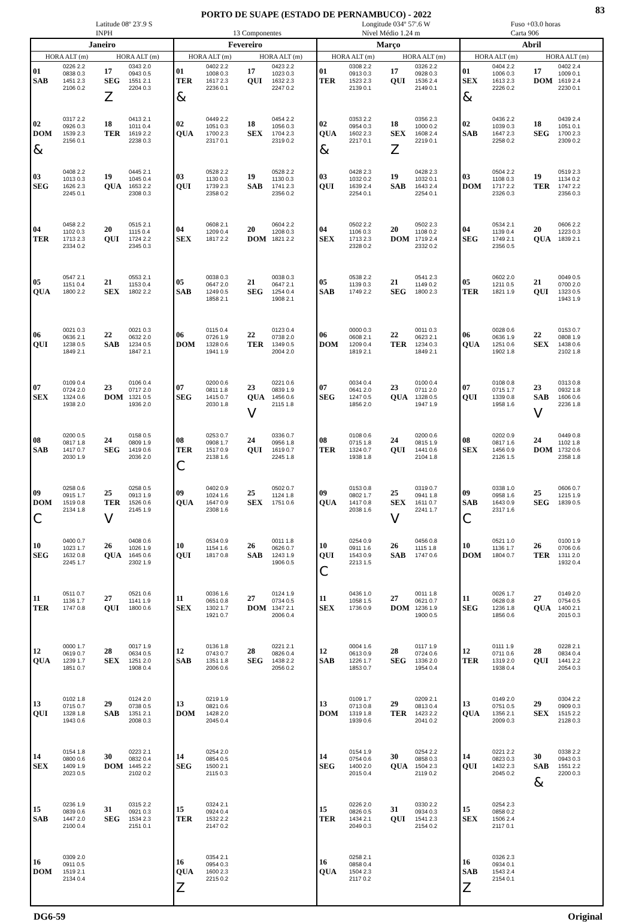83
PORTO DE SUAPE (ESTADO DE PERNAMBUCO) - 2022
Latitude 08º 23'.9 S
INPH
13 Componentes Longitude 034º 57'.6 W
Nível Médio 1.24 m Fuso +03.0 horas
Carta 906
| Janeiro | | | | Fevereiro | | | | Março | | | | Abril | | | |
| --- | --- | --- | --- | --- | --- | --- | --- | --- | --- | --- | --- | --- | --- | --- | --- |
| HORA ALT (m) | | HORA ALT (m) | | HORA ALT (m) | | HORA ALT (m) | | HORA ALT (m) | | HORA ALT (m) | | HORA ALT (m) | | HORA ALT (m) | |
| 01 SAB | 0226 2.2 0838 0.3 1451 2.3 2106 0.2 | 17 SEG Z | 0343 2.0 0943 0.5 1551 2.1 2204 0.3 | 01 TER & | 0402 2.2 1008 0.3 1617 2.3 2236 0.1 | 17 QUI | 0423 2.2 1023 0.3 1632 2.3 2247 0.2 | 01 TER | 0308 2.2 0913 0.3 1523 2.3 2139 0.1 | 17 QUI | 0326 2.2 0928 0.3 1536 2.4 2149 0.1 | 01 SEX & | 0404 2.2 1006 0.3 1613 2.3 2226 0.2 | 17 DOM | 0402 2.4 1009 0.1 1619 2.4 2230 0.1 |
| 02 DOM & | 0317 2.2 0926 0.3 1539 2.3 2156 0.1 | 18 TER | 0413 2.1 1011 0.4 1619 2.2 2238 0.3 | 02 QUA | 0449 2.2 1051 0.3 1700 2.3 2317 0.1 | 18 SEX | 0454 2.2 1056 0.3 1704 2.3 2319 0.2 | 02 QUA & | 0353 2.2 0954 0.3 1602 2.3 2217 0.1 | 18 SEX Z | 0356 2.3 1000 0.2 1608 2.4 2219 0.1 | 02 SAB | 0436 2.2 1039 0.3 1647 2.3 2258 0.2 | 18 SEG | 0439 2.4 1051 0.1 1700 2.3 2309 0.2 |
| 03 SEG | 0408 2.2 1013 0.3 1626 2.3 2245 0.1 | 19 QUA | 0445 2.1 1045 0.4 1653 2.2 2308 0.3 | 03 QUI | 0528 2.2 1130 0.3 1739 2.3 2358 0.2 | 19 SAB | 0528 2.2 1130 0.3 1741 2.3 2356 0.2 | 03 QUI | 0428 2.3 1032 0.2 1639 2.4 2254 0.1 | 19 SAB | 0428 2.3 1032 0.1 1643 2.4 2254 0.1 | 03 DOM | 0504 2.2 1108 0.3 1717 2.2 2326 0.3 | 19 TER | 0519 2.3 1134 0.2 1747 2.2 2356 0.3 |
| 04 TER | 0458 2.2 1102 0.3 1713 2.3 2334 0.2 | 20 QUI | 0515 2.1 1115 0.4 1724 2.2 2345 0.3 | 04 SEX | 0608 2.1 1209 0.4 1817 2.2 | 20 DOM | 0604 2.2 1208 0.3 1821 2.2 | 04 SEX | 0502 2.2 1106 0.3 1713 2.3 2328 0.2 | 20 DOM | 0502 2.3 1108 0.2 1719 2.4 2332 0.2 | 04 SEG | 0534 2.1 1139 0.4 1749 2.1 2356 0.5 | 20 QUA | 0606 2.2 1223 0.3 1839 2.1 |
| 05 QUA | 0547 2.1 1151 0.4 1800 2.2 | 21 SEX | 0553 2.1 1153 0.4 1802 2.2 | 05 SAB | 0038 0.3 0647 2.0 1249 0.5 1858 2.1 | 21 SEG | 0038 0.3 0647 2.1 1254 0.4 1908 2.1 | 05 SAB | 0538 2.2 1139 0.3 1749 2.2 | 21 SEG | 0541 2.3 1149 0.2 1800 2.3 | 05 TER | 0602 2.0 1211 0.5 1821 1.9 | 21 QUI | 0049 0.5 0700 2.0 1323 0.5 1943 1.9 |
| 06 QUI | 0021 0.3 0636 2.1 1238 0.5 1849 2.1 | 22 SAB | 0021 0.3 0632 2.0 1234 0.5 1847 2.1 | 06 DOM | 0115 0.4 0726 1.9 1328 0.6 1941 1.9 | 22 TER | 0123 0.4 0738 2.0 1349 0.5 2004 2.0 | 06 DOM | 0000 0.3 0608 2.1 1209 0.4 1819 2.1 | 22 TER | 0011 0.3 0623 2.1 1234 0.3 1849 2.1 | 06 QUA | 0028 0.6 0636 1.9 1251 0.6 1902 1.8 | 22 SEX | 0153 0.7 0808 1.9 1438 0.6 2102 1.8 |
| 07 SEX | 0109 0.4 0724 2.0 1324 0.6 1938 2.0 | 23 DOM | 0106 0.4 0717 2.0 1321 0.5 1936 2.0 | 07 SEG | 0200 0.6 0811 1.8 1415 0.7 2030 1.8 | 23 QUA V | 0221 0.6 0839 1.9 1456 0.6 2115 1.8 | 07 SEG | 0034 0.4 0641 2.0 1247 0.5 1856 2.0 | 23 QUA | 0100 0.4 0711 2.0 1328 0.5 1947 1.9 | 07 QUI | 0108 0.8 0715 1.7 1339 0.8 1958 1.6 | 23 SAB V | 0313 0.8 0932 1.8 1606 0.6 2236 1.8 |
| 08 SAB | 0200 0.5 0817 1.8 1417 0.7 2030 1.9 | 24 SEG | 0158 0.5 0809 1.9 1419 0.6 2036 2.0 | 08 TER C | 0253 0.7 0908 1.7 1517 0.9 2138 1.6 | 24 QUI | 0336 0.7 0956 1.8 1619 0.7 2245 1.8 | 08 TER | 0108 0.6 0715 1.8 1324 0.7 1938 1.8 | 24 QUI | 0200 0.6 0815 1.9 1441 0.6 2104 1.8 | 08 SEX | 0202 0.9 0817 1.6 1456 0.9 2126 1.5 | 24 DOM | 0449 0.8 1102 1.8 1732 0.6 2358 1.8 |
| 09 DOM C | 0258 0.6 0915 1.7 1519 0.8 2134 1.8 | 25 TER V | 0258 0.5 0913 1.9 1526 0.6 2145 1.9 | 09 QUA | 0402 0.9 1024 1.6 1647 0.9 2308 1.6 | 25 SEX | 0502 0.7 1124 1.8 1751 0.6 | 09 QUA | 0153 0.8 0802 1.7 1417 0.8 2038 1.6 | 25 SEX V | 0319 0.7 0941 1.8 1611 0.7 2241 1.7 | 09 SAB C | 0338 1.0 0958 1.6 1643 0.9 2317 1.6 | 25 SEG | 0606 0.7 1215 1.9 1839 0.5 |
| 10 SEG | 0400 0.7 1023 1.7 1632 0.8 2245 1.7 | 26 QUA | 0408 0.6 1026 1.9 1645 0.6 2302 1.9 | 10 QUI | 0534 0.9 1154 1.6 1817 0.8 | 26 SAB | 0011 1.8 0626 0.7 1243 1.9 1906 0.5 | 10 QUI C | 0254 0.9 0911 1.6 1543 0.9 2213 1.5 | 26 SAB | 0456 0.8 1115 1.8 1747 0.6 | 10 DOM | 0521 1.0 1136 1.7 1804 0.7 | 26 TER | 0100 1.9 0706 0.6 1311 2.0 1932 0.4 |
| 11 TER | 0511 0.7 1136 1.7 1747 0.8 | 27 QUI | 0521 0.6 1141 1.9 1800 0.6 | 11 SEX | 0036 1.6 0651 0.8 1302 1.7 1921 0.7 | 27 DOM | 0124 1.9 0734 0.5 1347 2.1 2006 0.4 | 11 SEX | 0436 1.0 1058 1.5 1736 0.9 | 27 DOM | 0011 1.8 0621 0.7 1236 1.9 1900 0.5 | 11 SEG | 0026 1.7 0628 0.8 1236 1.8 1856 0.6 | 27 QUA | 0149 2.0 0754 0.5 1400 2.1 2015 0.3 |
| 12 QUA | 0000 1.7 0619 0.7 1239 1.7 1851 0.7 | 28 SEX | 0017 1.9 0634 0.5 1251 2.0 1908 0.4 | 12 SAB | 0136 1.8 0743 0.7 1351 1.8 2006 0.6 | 28 SEG | 0221 2.1 0826 0.4 1438 2.2 2056 0.2 | 12 SAB | 0004 1.6 0613 0.9 1226 1.7 1853 0.7 | 28 SEG | 0117 1.9 0724 0.6 1336 2.0 1954 0.4 | 12 TER | 0111 1.9 0711 0.6 1319 2.0 1938 0.4 | 28 QUI | 0228 2.1 0834 0.4 1441 2.2 2054 0.3 |
| 13 QUI | 0102 1.8 0715 0.7 1328 1.8 1943 0.6 | 29 SAB | 0124 2.0 0738 0.5 1351 2.1 2008 0.3 | 13 DOM | 0219 1.9 0821 0.6 1428 2.0 2045 0.4 | | | 13 DOM | 0109 1.7 0713 0.8 1319 1.8 1939 0.6 | 29 TER | 0209 2.1 0813 0.4 1423 2.2 2041 0.2 | 13 QUA | 0149 2.0 0751 0.5 1356 2.1 2009 0.3 | 29 SEX | 0304 2.2 0909 0.3 1515 2.2 2128 0.3 |
| 14 SEX | 0154 1.8 0800 0.6 1409 1.9 2023 0.5 | 30 DOM | 0223 2.1 0832 0.4 1445 2.2 2102 0.2 | 14 SEG | 0254 2.0 0854 0.5 1500 2.1 2115 0.3 | | | 14 SEG | 0154 1.9 0754 0.6 1400 2.0 2015 0.4 | 30 QUA | 0254 2.2 0858 0.3 1504 2.3 2119 0.2 | 14 QUI | 0221 2.2 0823 0.3 1432 2.3 2045 0.2 | 30 SAB & | 0338 2.2 0943 0.3 1551 2.2 2200 0.3 |
| 15 SAB | 0236 1.9 0839 0.6 1447 2.0 2100 0.4 | 31 SEG | 0315 2.2 0921 0.3 1534 2.3 2151 0.1 | 15 TER | 0324 2.1 0924 0.4 1532 2.2 2147 0.2 | | | 15 TER | 0226 2.0 0826 0.5 1434 2.1 2049 0.3 | 31 QUI | 0330 2.2 0934 0.3 1541 2.3 2154 0.2 | 15 SEX | 0254 2.3 0858 0.2 1506 2.4 2117 0.1 | | |
| 16 DOM | 0309 2.0 0911 0.5 1519 2.1 2134 0.4 | | | 16 QUA Z | 0354 2.1 0954 0.3 1600 2.3 2215 0.2 | | | 16 QUA | 0258 2.1 0858 0.4 1504 2.3 2117 0.2 | | | 16 SAB Z | 0326 2.3 0934 0.1 1543 2.4 2154 0.1 | | |
DG6-59 Original